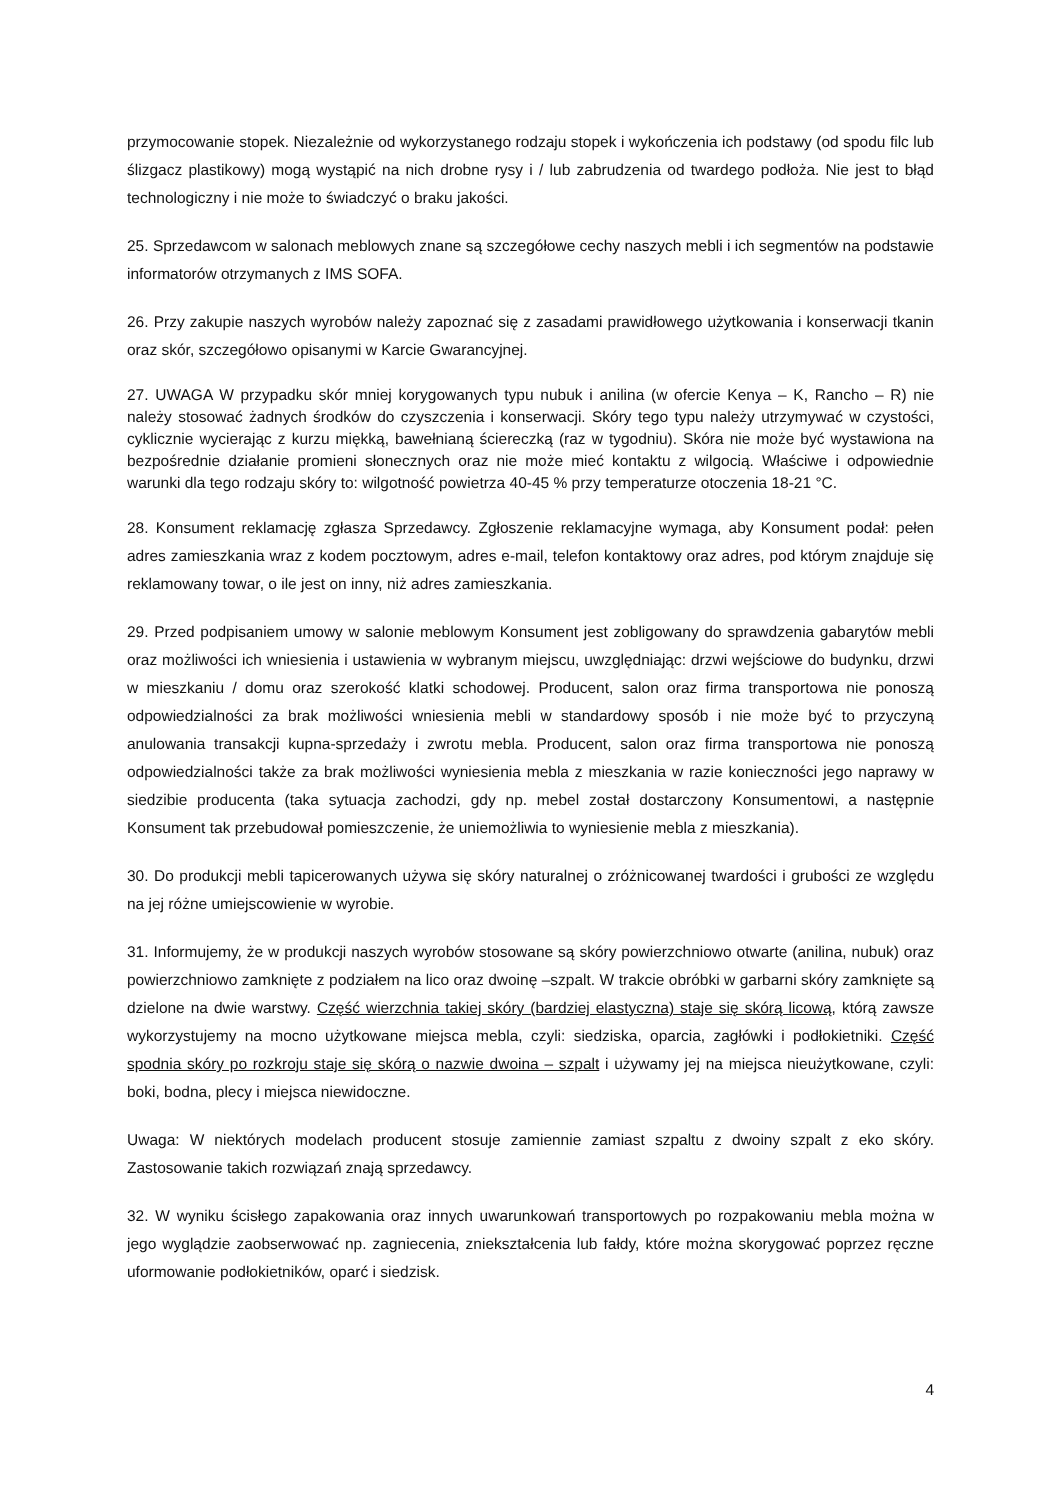przymocowanie stopek. Niezależnie od wykorzystanego rodzaju stopek i wykończenia ich podstawy (od spodu filc lub ślizgacz plastikowy) mogą wystąpić na nich drobne rysy i / lub zabrudzenia od twardego podłoża. Nie jest to błąd technologiczny i nie może to świadczyć o braku jakości.
25. Sprzedawcom w salonach meblowych znane są szczegółowe cechy naszych mebli i ich segmentów na podstawie informatorów otrzymanych z IMS SOFA.
26. Przy zakupie naszych wyrobów należy zapoznać się z zasadami prawidłowego użytkowania i konserwacji tkanin oraz skór, szczegółowo opisanymi w Karcie Gwarancyjnej.
27. UWAGA W przypadku skór mniej korygowanych typu nubuk i anilina (w ofercie Kenya – K, Rancho – R) nie należy stosować żadnych środków do czyszczenia i konserwacji. Skóry tego typu należy utrzymywać w czystości, cyklicznie wycierając z kurzu miękką, bawełnianą ściereczką (raz w tygodniu). Skóra nie może być wystawiona na bezpośrednie działanie promieni słonecznych oraz nie może mieć kontaktu z wilgocią. Właściwe i odpowiednie warunki dla tego rodzaju skóry to: wilgotność powietrza 40-45 % przy temperaturze otoczenia 18-21 °C.
28. Konsument reklamację zgłasza Sprzedawcy. Zgłoszenie reklamacyjne wymaga, aby Konsument podał: pełen adres zamieszkania wraz z kodem pocztowym, adres e-mail, telefon kontaktowy oraz adres, pod którym znajduje się reklamowany towar, o ile jest on inny, niż adres zamieszkania.
29. Przed podpisaniem umowy w salonie meblowym Konsument jest zobligowany do sprawdzenia gabarytów mebli oraz możliwości ich wniesienia i ustawienia w wybranym miejscu, uwzględniając: drzwi wejściowe do budynku, drzwi w mieszkaniu / domu oraz szerokość klatki schodowej. Producent, salon oraz firma transportowa nie ponoszą odpowiedzialności za brak możliwości wniesienia mebli w standardowy sposób i nie może być to przyczyną anulowania transakcji kupna-sprzedaży i zwrotu mebla. Producent, salon oraz firma transportowa nie ponoszą odpowiedzialności także za brak możliwości wyniesienia mebla z mieszkania w razie konieczności jego naprawy w siedzibie producenta (taka sytuacja zachodzi, gdy np. mebel został dostarczony Konsumentowi, a następnie Konsument tak przebudował pomieszczenie, że uniemożliwia to wyniesienie mebla z mieszkania).
30. Do produkcji mebli tapicerowanych używa się skóry naturalnej o zróżnicowanej twardości i grubości ze względu na jej różne umiejscowienie w wyrobie.
31. Informujemy, że w produkcji naszych wyrobów stosowane są skóry powierzchniowo otwarte (anilina, nubuk) oraz powierzchniowo zamknięte z podziałem na lico oraz dwoinę –szpalt. W trakcie obróbki w garbarni skóry zamknięte są dzielone na dwie warstwy. Część wierzchnia takiej skóry (bardziej elastyczna) staje się skórą licową, którą zawsze wykorzystujemy na mocno użytkowane miejsca mebla, czyli: siedziska, oparcia, zagłówki i podłokietniki. Część spodnia skóry po rozkroju staje się skórą o nazwie dwoina – szpalt i używamy jej na miejsca nieużytkowane, czyli: boki, bodna, plecy i miejsca niewidoczne.
Uwaga: W niektórych modelach producent stosuje zamiennie zamiast szpaltu z dwoiny szpalt z eko skóry. Zastosowanie takich rozwiązań znają sprzedawcy.
32. W wyniku ścisłego zapakowania oraz innych uwarunkowań transportowych po rozpakowaniu mebla można w jego wyglądzie zaobserwować np. zagniecenia, zniekształcenia lub fałdy, które można skorygować poprzez ręczne uformowanie podłokietników, oparć i siedzisk.
4